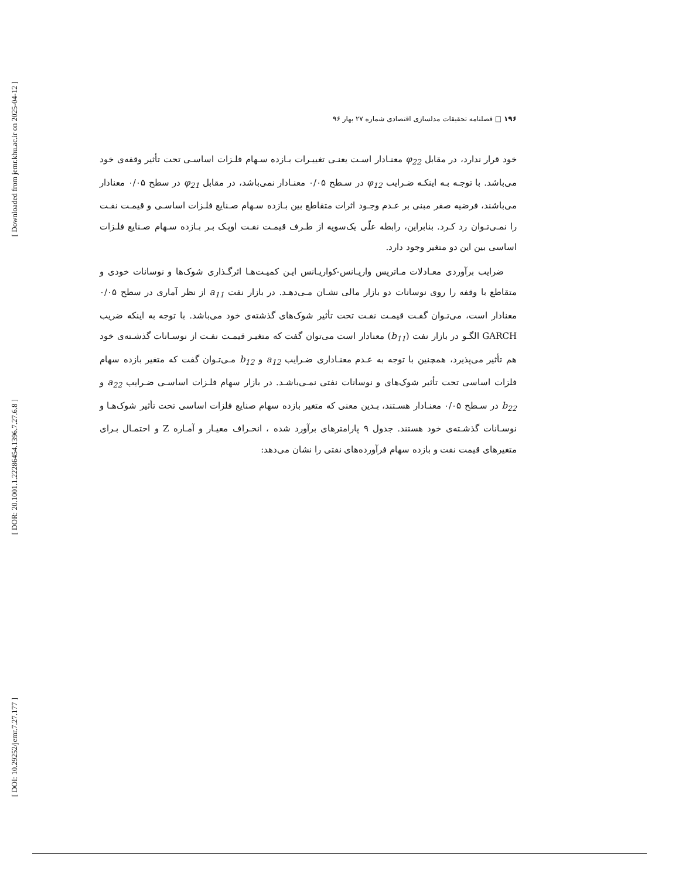[ Downloaded from jemr.khu.ac.ir on 2025-04-12 ]
[ DOR: 20.1001.1.22286454.1396.7.27.6.8 ]
[ DOI: 10.29252/jemr.7.27.177 ]
۱۹۶ □ فصلنامه تحقیقات مدلسازی اقتصادی شماره ۲۷ بهار ۹۶
خود قرار ندارد، در مقابل φ<sub>22</sub> معنـادار اسـت یعنـی تغییـرات بـازده سـهام فلـزات اساسـی تحت تأثیر وقفه‌ی خود می‌باشد. با توجـه بـه اینکـه ضـرایب φ<sub>12</sub> در سـطح ۰/۰۵ معنـادار نمی‌باشد، در مقابل φ<sub>21</sub> در سطح ۰/۰۵ معنادار می‌باشند، فرضیه صفر مبنی بر عـدم وجـود اثرات متقاطع بین بـازده سـهام صـنایع فلـزات اساسـی و قیمـت نفـت را نمـی‌تـوان رد کـرد. بنابراین، رابطه علّی یک‌سویه از طـرف قیمـت نفـت اوپـک بـر بـازده سـهام صـنایع فلـزات اساسی بین این دو متغیر وجود دارد.
ضرایب برآوردی معـادلات مـاتریس واریـانس-کواریـانس ایـن کمیـت‌هـا اثرگـذاری شوک‌ها و نوسانات خودی و متقاطع با وقفه را روی نوسانات دو بازار مالی نشـان مـی‌دهـد. در بازار نفت a<sub>11</sub> از نظر آماری در سطح ۰/۰۵ معنادار است، می‌تـوان گفـت قیمـت نفـت تحت تأثیر شوک‌های گذشته‌ی خود می‌باشد. با توجه به اینکه ضریب GARCH الگـو در بازار نفت (b<sub>11</sub>) معنادار است می‌توان گفت که متغیـر قیمـت نفـت از نوسـانات گذشـته‌ی خود هم تأثیر می‌پذیرد، همچنین با توجه به عـدم معنـاداری ضـرایب a<sub>12</sub> و b<sub>12</sub> مـی‌تـوان گفت که متغیر بازده سهام فلزات اساسی تحت تأثیر شوک‌های و نوسانات نفتی نمـی‌باشـد. در بازار سهام فلـزات اساسـی ضـرایب a<sub>22</sub> و b<sub>22</sub> در سـطح ۰/۰۵ معنـادار هسـتند، بـدین معنی که متغیر بازده سهام صنایع فلزات اساسی تحت تأثیر شوک‌هـا و نوسـانات گذشـته‌ی خود هستند. جدول ۹ پارامترهای برآورد شده ، انحـراف معیـار و آمـاره Z و احتمـال بـرای متغیرهای قیمت نفت و بازده سهام فرآورده‌های نفتی را نشان می‌دهد: